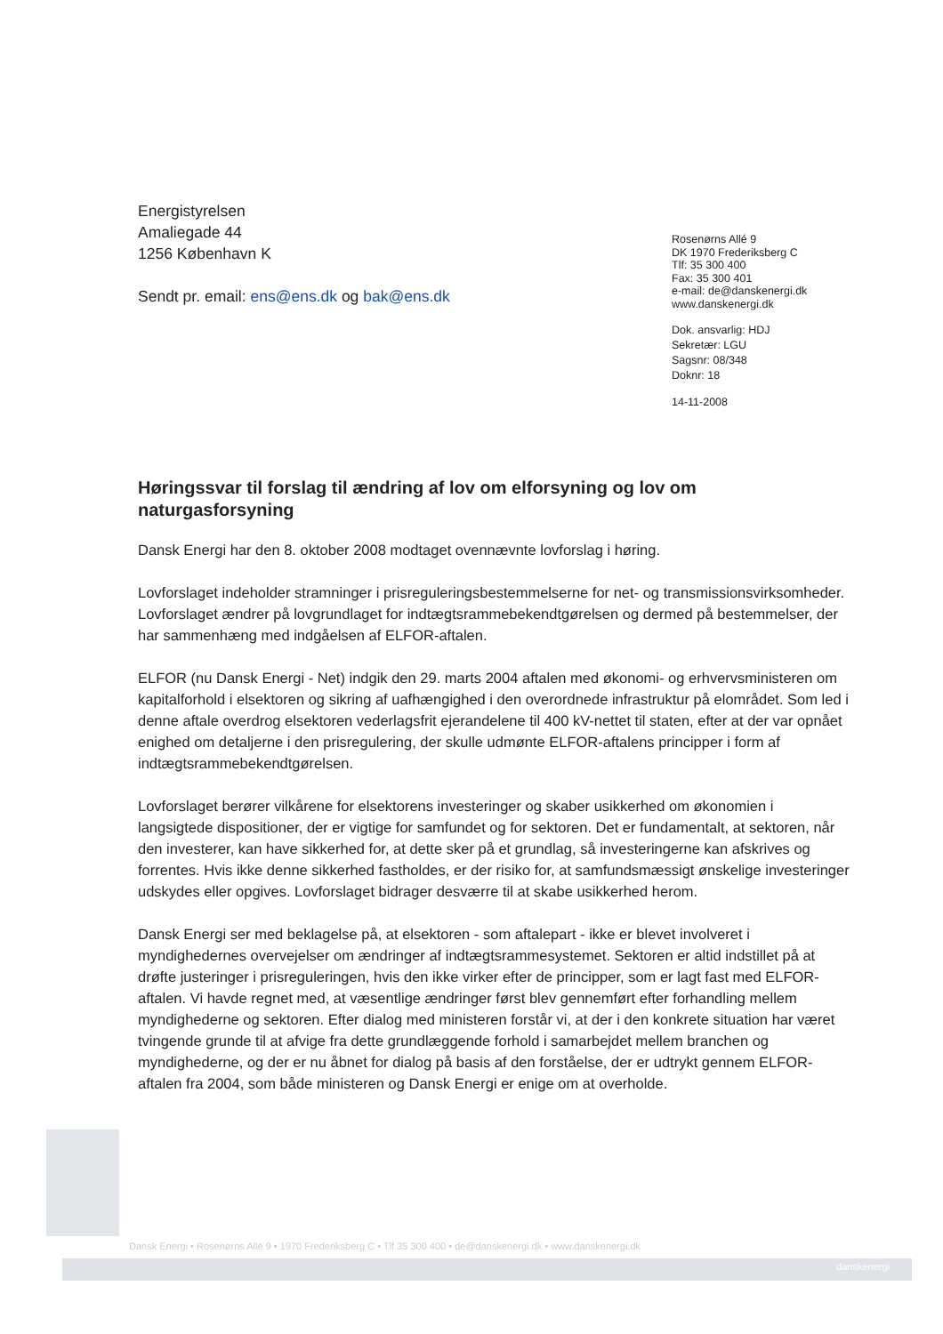Energistyrelsen
Amaliegade 44
1256 København K
Sendt pr. email: ens@ens.dk og bak@ens.dk
Rosenørns Allé 9
DK 1970 Frederiksberg C
Tlf: 35 300 400
Fax: 35 300 401
e-mail: de@danskenergi.dk
www.danskenergi.dk
Dok. ansvarlig: HDJ
Sekretær: LGU
Sagsnr: 08/348
Doknr: 18
14-11-2008
Høringssvar til forslag til ændring af lov om elforsyning og lov om naturgasforsyning
Dansk Energi har den 8. oktober 2008 modtaget ovennævnte lovforslag i høring.
Lovforslaget indeholder stramninger i prisreguleringsbestemmelserne for net- og transmissions­virksomheder. Lovforslaget ændrer på lovgrundlaget for indtægtsrammebekendtgørelsen og dermed på bestemmelser, der har sammenhæng med indgåelsen af ELFOR-aftalen.
ELFOR (nu Dansk Energi - Net) indgik den 29. marts 2004 aftalen med økonomi- og erhvervs­ministeren om kapitalforhold i elsektoren og sikring af uafhængighed i den overordnede infra­struktur på elområdet. Som led i denne aftale overdrog elsektoren vederlagsfrit ejerandelene til 400 kV-nettet til staten, efter at der var opnået enighed om detaljerne i den prisregulering, der skulle udmønte ELFOR-aftalens principper i form af indtægtsrammebekendtgørelsen.
Lovforslaget berører vilkårene for elsektorens investeringer og skaber usikkerhed om økonomi­en i langsigtede dispositioner, der er vigtige for samfundet og for sektoren. Det er fundamentalt, at sektoren, når den investerer, kan have sikkerhed for, at dette sker på et grundlag, så investe­ringerne kan afskrives og forrentes. Hvis ikke denne sikkerhed fastholdes, er der risiko for, at samfundsmæssigt ønskelige investeringer udskydes eller opgives. Lovforslaget bidrager des­værre til at skabe usikkerhed herom.
Dansk Energi ser med beklagelse på, at elsektoren - som aftalepart - ikke er blevet involveret i myndighedernes overvejelser om ændringer af indtægtsrammesystemet. Sektoren er altid ind­stillet på at drøfte justeringer i prisreguleringen, hvis den ikke virker efter de principper, som er lagt fast med ELFOR-aftalen. Vi havde regnet med, at væsentlige ændringer først blev gennem­ført efter forhandling mellem myndighederne og sektoren. Efter dialog med ministeren forstår vi, at der i den konkrete situation har været tvingende grunde til at afvige fra dette grundlæggende forhold i samarbejdet mellem branchen og myndighederne, og der er nu åbnet for dialog på basis af den forståelse, der er udtrykt gennem ELFOR-aftalen fra 2004, som både ministeren og Dansk Energi er enige om at overholde.
Dansk Energi • Rosenørns Allé 9 • 1970 Frederiksberg C • Tlf 35 300 400 • de@danskenergi.dk • www.danskenergi.dk
danskenergi